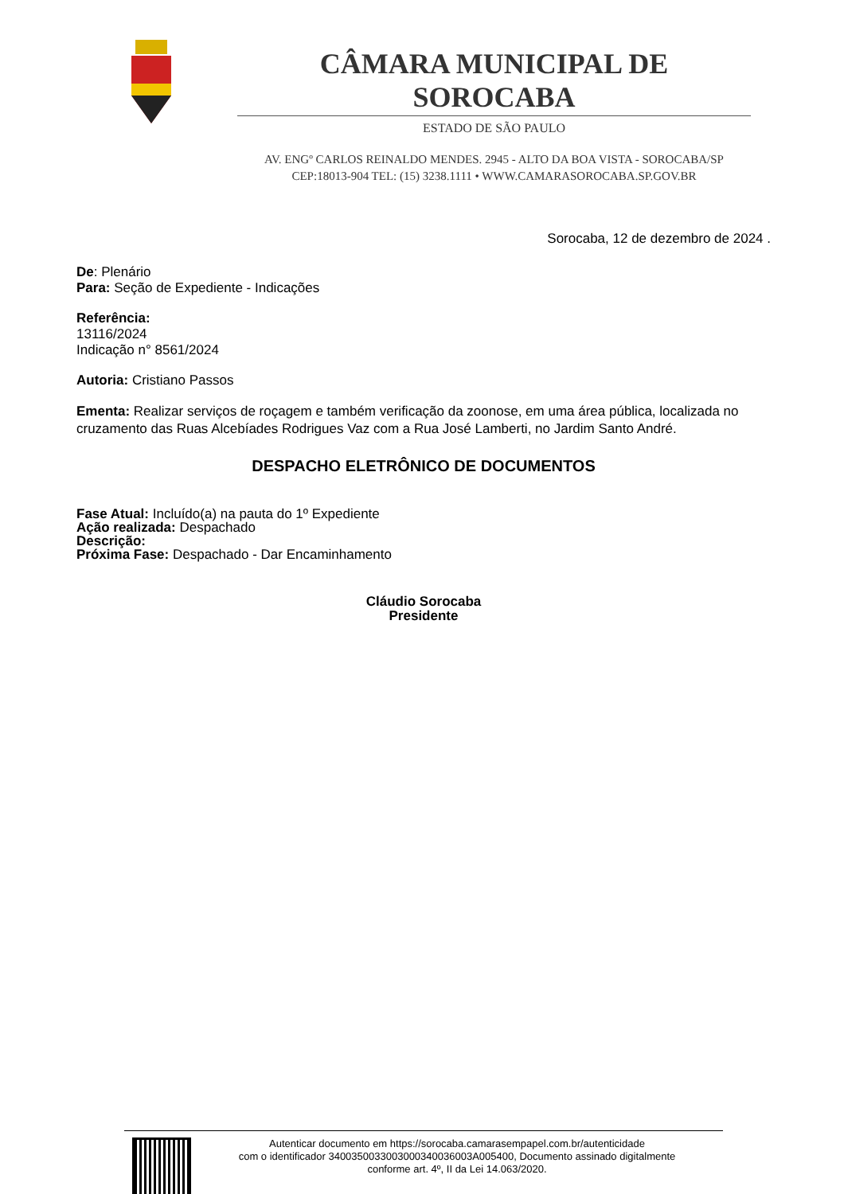CÂMARA MUNICIPAL DE SOROCABA
ESTADO DE SÃO PAULO
AV. ENGº CARLOS REINALDO MENDES. 2945 - ALTO DA BOA VISTA - SOROCABA/SP
CEP:18013-904 TEL: (15) 3238.1111 • WWW.CAMARASOROCABA.SP.GOV.BR
Sorocaba, 12 de dezembro de 2024 .
De: Plenário
Para: Seção de Expediente - Indicações
Referência:
13116/2024
Indicação n° 8561/2024
Autoria: Cristiano Passos
Ementa: Realizar serviços de roçagem e também verificação da zoonose, em uma área pública, localizada no cruzamento das Ruas Alcebíades Rodrigues Vaz com a Rua José Lamberti, no Jardim Santo André.
DESPACHO ELETRÔNICO DE DOCUMENTOS
Fase Atual: Incluído(a) na pauta do 1º Expediente
Ação realizada: Despachado
Descrição:
Próxima Fase: Despachado - Dar Encaminhamento
Cláudio Sorocaba
Presidente
Autenticar documento em https://sorocaba.camarasempapel.com.br/autenticidade
com o identificador 3400350033003000340036003A005400, Documento assinado digitalmente
conforme art. 4º, II da Lei 14.063/2020.